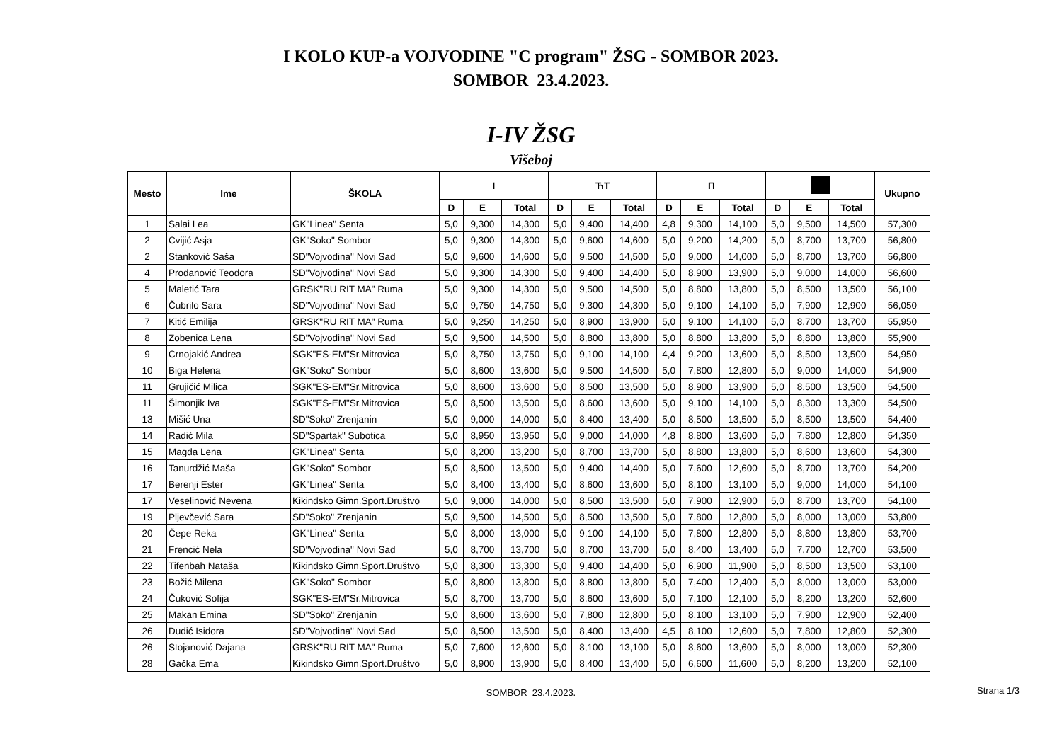I KOLO KUP-a VOJVODINE "C program" ŽSG - SOMBOR 2023.
SOMBOR 23.4.2023.
I-IV ŽSG
Višeboj
| Mesto | Ime | ŠKOLA | I | | | ЋТ | | | Π | | | | | | Ukupno |
| --- | --- | --- | --- | --- | --- | --- | --- | --- | --- | --- | --- | --- | --- | --- | --- |
| | | | D | E | Total | D | E | Total | D | E | Total | D | E | Total | |
| 1 | Salai Lea | GK"Linea" Senta | 5,0 | 9,300 | 14,300 | 5,0 | 9,400 | 14,400 | 4,8 | 9,300 | 14,100 | 5,0 | 9,500 | 14,500 | 57,300 |
| 2 | Cvijić Asja | GK"Soko" Sombor | 5,0 | 9,300 | 14,300 | 5,0 | 9,600 | 14,600 | 5,0 | 9,200 | 14,200 | 5,0 | 8,700 | 13,700 | 56,800 |
| 2 | Stanković Saša | SD"Vojvodina" Novi Sad | 5,0 | 9,600 | 14,600 | 5,0 | 9,500 | 14,500 | 5,0 | 9,000 | 14,000 | 5,0 | 8,700 | 13,700 | 56,800 |
| 4 | Prodanović Teodora | SD"Vojvodina" Novi Sad | 5,0 | 9,300 | 14,300 | 5,0 | 9,400 | 14,400 | 5,0 | 8,900 | 13,900 | 5,0 | 9,000 | 14,000 | 56,600 |
| 5 | Maletić Tara | GRSK"RU RIT MA" Ruma | 5,0 | 9,300 | 14,300 | 5,0 | 9,500 | 14,500 | 5,0 | 8,800 | 13,800 | 5,0 | 8,500 | 13,500 | 56,100 |
| 6 | Čubrilo Sara | SD"Vojvodina" Novi Sad | 5,0 | 9,750 | 14,750 | 5,0 | 9,300 | 14,300 | 5,0 | 9,100 | 14,100 | 5,0 | 7,900 | 12,900 | 56,050 |
| 7 | Kitić Emilija | GRSK"RU RIT MA" Ruma | 5,0 | 9,250 | 14,250 | 5,0 | 8,900 | 13,900 | 5,0 | 9,100 | 14,100 | 5,0 | 8,700 | 13,700 | 55,950 |
| 8 | Zobenica Lena | SD"Vojvodina" Novi Sad | 5,0 | 9,500 | 14,500 | 5,0 | 8,800 | 13,800 | 5,0 | 8,800 | 13,800 | 5,0 | 8,800 | 13,800 | 55,900 |
| 9 | Crnojakić Andrea | SGK"ES-EM"Sr.Mitrovica | 5,0 | 8,750 | 13,750 | 5,0 | 9,100 | 14,100 | 4,4 | 9,200 | 13,600 | 5,0 | 8,500 | 13,500 | 54,950 |
| 10 | Biga Helena | GK"Soko" Sombor | 5,0 | 8,600 | 13,600 | 5,0 | 9,500 | 14,500 | 5,0 | 7,800 | 12,800 | 5,0 | 9,000 | 14,000 | 54,900 |
| 11 | Grujičić Milica | SGK"ES-EM"Sr.Mitrovica | 5,0 | 8,600 | 13,600 | 5,0 | 8,500 | 13,500 | 5,0 | 8,900 | 13,900 | 5,0 | 8,500 | 13,500 | 54,500 |
| 11 | Šimonjik Iva | SGK"ES-EM"Sr.Mitrovica | 5,0 | 8,500 | 13,500 | 5,0 | 8,600 | 13,600 | 5,0 | 9,100 | 14,100 | 5,0 | 8,300 | 13,300 | 54,500 |
| 13 | Mišić Una | SD"Soko" Zrenjanin | 5,0 | 9,000 | 14,000 | 5,0 | 8,400 | 13,400 | 5,0 | 8,500 | 13,500 | 5,0 | 8,500 | 13,500 | 54,400 |
| 14 | Radić Mila | SD"Spartak" Subotica | 5,0 | 8,950 | 13,950 | 5,0 | 9,000 | 14,000 | 4,8 | 8,800 | 13,600 | 5,0 | 7,800 | 12,800 | 54,350 |
| 15 | Magda Lena | GK"Linea" Senta | 5,0 | 8,200 | 13,200 | 5,0 | 8,700 | 13,700 | 5,0 | 8,800 | 13,800 | 5,0 | 8,600 | 13,600 | 54,300 |
| 16 | Tanurdžić Maša | GK"Soko" Sombor | 5,0 | 8,500 | 13,500 | 5,0 | 9,400 | 14,400 | 5,0 | 7,600 | 12,600 | 5,0 | 8,700 | 13,700 | 54,200 |
| 17 | Berenji Ester | GK"Linea" Senta | 5,0 | 8,400 | 13,400 | 5,0 | 8,600 | 13,600 | 5,0 | 8,100 | 13,100 | 5,0 | 9,000 | 14,000 | 54,100 |
| 17 | Veselinović Nevena | Kikindsko Gimn.Sport.Društvo | 5,0 | 9,000 | 14,000 | 5,0 | 8,500 | 13,500 | 5,0 | 7,900 | 12,900 | 5,0 | 8,700 | 13,700 | 54,100 |
| 19 | Pljevčević Sara | SD"Soko" Zrenjanin | 5,0 | 9,500 | 14,500 | 5,0 | 8,500 | 13,500 | 5,0 | 7,800 | 12,800 | 5,0 | 8,000 | 13,000 | 53,800 |
| 20 | Čepe Reka | GK"Linea" Senta | 5,0 | 8,000 | 13,000 | 5,0 | 9,100 | 14,100 | 5,0 | 7,800 | 12,800 | 5,0 | 8,800 | 13,800 | 53,700 |
| 21 | Frencić Nela | SD"Vojvodina" Novi Sad | 5,0 | 8,700 | 13,700 | 5,0 | 8,700 | 13,700 | 5,0 | 8,400 | 13,400 | 5,0 | 7,700 | 12,700 | 53,500 |
| 22 | Tifenbah Nataša | Kikindsko Gimn.Sport.Društvo | 5,0 | 8,300 | 13,300 | 5,0 | 9,400 | 14,400 | 5,0 | 6,900 | 11,900 | 5,0 | 8,500 | 13,500 | 53,100 |
| 23 | Božić Milena | GK"Soko" Sombor | 5,0 | 8,800 | 13,800 | 5,0 | 8,800 | 13,800 | 5,0 | 7,400 | 12,400 | 5,0 | 8,000 | 13,000 | 53,000 |
| 24 | Čuković Sofija | SGK"ES-EM"Sr.Mitrovica | 5,0 | 8,700 | 13,700 | 5,0 | 8,600 | 13,600 | 5,0 | 7,100 | 12,100 | 5,0 | 8,200 | 13,200 | 52,600 |
| 25 | Makan Emina | SD"Soko" Zrenjanin | 5,0 | 8,600 | 13,600 | 5,0 | 7,800 | 12,800 | 5,0 | 8,100 | 13,100 | 5,0 | 7,900 | 12,900 | 52,400 |
| 26 | Dudić Isidora | SD"Vojvodina" Novi Sad | 5,0 | 8,500 | 13,500 | 5,0 | 8,400 | 13,400 | 4,5 | 8,100 | 12,600 | 5,0 | 7,800 | 12,800 | 52,300 |
| 26 | Stojanović Dajana | GRSK"RU RIT MA" Ruma | 5,0 | 7,600 | 12,600 | 5,0 | 8,100 | 13,100 | 5,0 | 8,600 | 13,600 | 5,0 | 8,000 | 13,000 | 52,300 |
| 28 | Gačka Ema | Kikindsko Gimn.Sport.Društvo | 5,0 | 8,900 | 13,900 | 5,0 | 8,400 | 13,400 | 5,0 | 6,600 | 11,600 | 5,0 | 8,200 | 13,200 | 52,100 |
SOMBOR 23.4.2023.
Strana 1/3